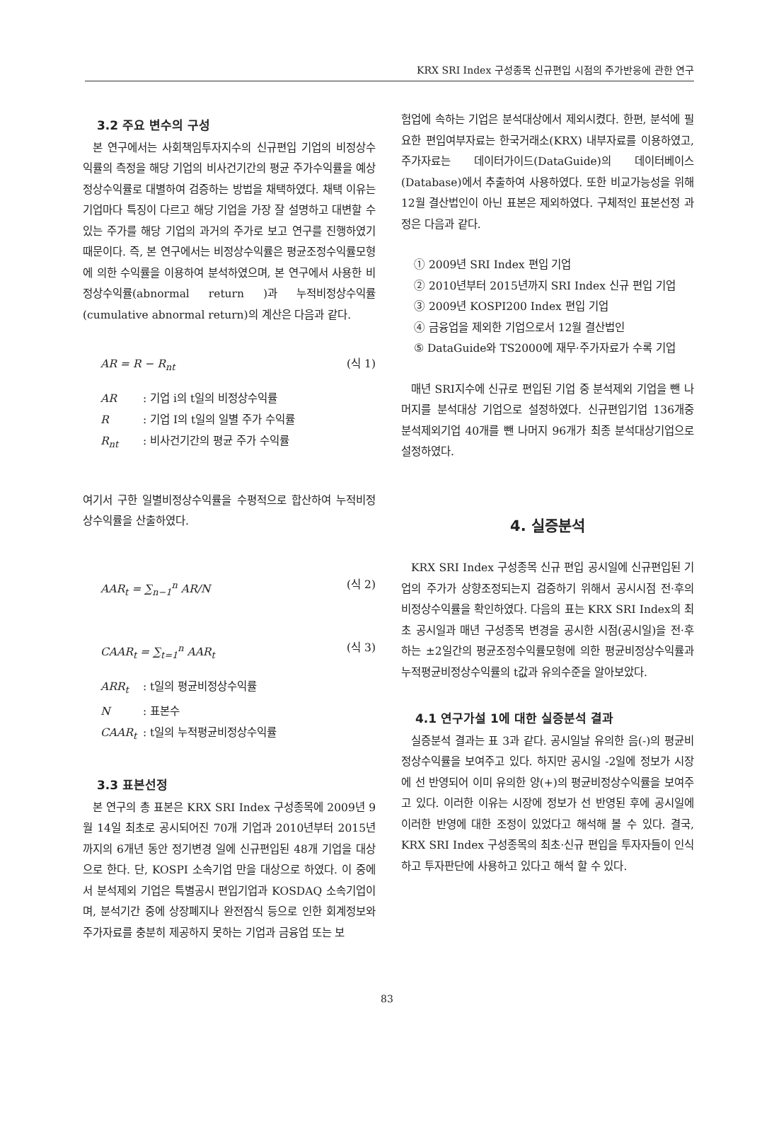KRX SRI Index 구성종목 신규편입 시점의 주가반응에 관한 연구
3.2 주요 변수의 구성
본 연구에서는 사회책임투자지수의 신규편입 기업의 비정상수익률의 측정을 해당 기업의 비사건기간의 평균 주가수익률을 예상정상수익률로 대별하여 검증하는 방법을 채택하였다. 채택 이유는 기업마다 특징이 다르고 해당 기업을 가장 잘 설명하고 대변할 수 있는 주가를 해당 기업의 과거의 주가로 보고 연구를 진행하였기 때문이다. 즉, 본 연구에서는 비정상수익률은 평균조정수익률모형에 의한 수익률을 이용하여 분석하였으며, 본 연구에서 사용한 비정상수익률(abnormal return )과 누적비정상수익률(cumulative abnormal return)의 계산은 다음과 같다.
AR = R − R<sub>nt</sub> (식 1)
AR : 기업 i의 t일의 비정상수익률
R : 기업 I의 t일의 일별 주가 수익률
R<sub>nt</sub> : 비사건기간의 평균 주가 수익률
여기서 구한 일별비정상수익률을 수평적으로 합산하여 누적비정상수익률을 산출하였다.
AAR<sub>t</sub> = ∑<sub>n−1</sub><sup>n</sup> AR/N (식 2)
CAAR<sub>t</sub> = ∑<sub>t=1</sub><sup>n</sup> AAR<sub>t</sub> (식 3)
ARR<sub>t</sub> : t일의 평균비정상수익률
N : 표본수
CAAR<sub>t</sub> : t일의 누적평균비정상수익률
3.3 표본선정
본 연구의 총 표본은 KRX SRI Index 구성종목에 2009년 9월 14일 최초로 공시되어진 70개 기업과 2010년부터 2015년까지의 6개년 동안 정기변경 일에 신규편입된 48개 기업을 대상으로 한다. 단, KOSPI 소속기업 만을 대상으로 하였다. 이 중에서 분석제외 기업은 특별공시 편입기업과 KOSDAQ 소속기업이며, 분석기간 중에 상장폐지나 완전잠식 등으로 인한 회계정보와 주가자료를 충분히 제공하지 못하는 기업과 금융업 또는 보
험업에 속하는 기업은 분석대상에서 제외시켰다. 한편, 분석에 필요한 편입여부자료는 한국거래소(KRX) 내부자료를 이용하였고, 주가자료는 데이터가이드(DataGuide)의 데이터베이스(Database)에서 추출하여 사용하였다. 또한 비교가능성을 위해 12월 결산법인이 아닌 표본은 제외하였다. 구체적인 표본선정 과정은 다음과 같다.
① 2009년 SRI Index 편입 기업
② 2010년부터 2015년까지 SRI Index 신규 편입 기업
③ 2009년 KOSPI200 Index 편입 기업
④ 금융업을 제외한 기업으로서 12월 결산법인
⑤ DataGuide와 TS2000에 재무·주가자료가 수록 기업
매년 SRI지수에 신규로 편입된 기업 중 분석제외 기업을 뺀 나머지를 분석대상 기업으로 설정하였다. 신규편입기업 136개중 분석제외기업 40개를 뺀 나머지 96개가 최종 분석대상기업으로 설정하였다.
4. 실증분석
KRX SRI Index 구성종목 신규 편입 공시일에 신규편입된 기업의 주가가 상향조정되는지 검증하기 위해서 공시시점 전·후의 비정상수익률을 확인하였다. 다음의 표는 KRX SRI Index의 최초 공시일과 매년 구성종목 변경을 공시한 시점(공시일)을 전·후 하는 ±2일간의 평균조정수익률모형에 의한 평균비정상수익률과 누적평균비정상수익률의 t값과 유의수준을 알아보았다.
4.1 연구가설 1에 대한 실증분석 결과
실증분석 결과는 표 3과 같다. 공시일날 유의한 음(-)의 평균비정상수익률을 보여주고 있다. 하지만 공시일 -2일에 정보가 시장에 선 반영되어 이미 유의한 양(+)의 평균비정상수익률을 보여주고 있다. 이러한 이유는 시장에 정보가 선 반영된 후에 공시일에 이러한 반영에 대한 조정이 있었다고 해석해 볼 수 있다. 결국, KRX SRI Index 구성종목의 최초·신규 편입을 투자자들이 인식하고 투자판단에 사용하고 있다고 해석 할 수 있다.
83